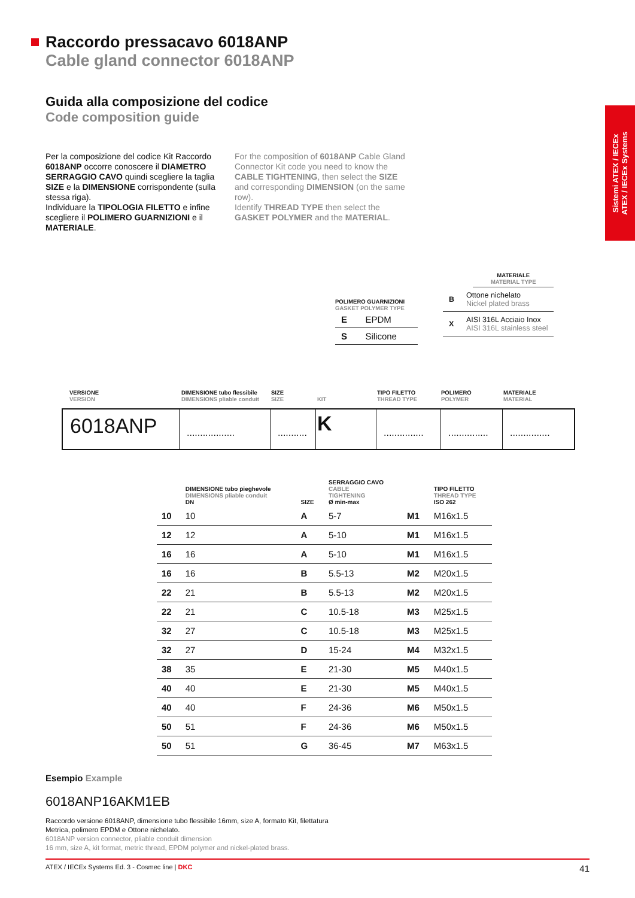Raccordo pressacavo 6018ANP
Cable gland connector 6018ANP
Guida alla composizione del codice
Code composition guide
Sistemi ATEX / IECEx
ATEX / IECEx Systems
Per la composizione del codice Kit Raccordo 6018ANP occorre conoscere il DIAMETRO SERRAGGIO CAVO quindi scegliere la taglia SIZE e la DIMENSIONE corrispondente (sulla stessa riga).
Individuare la TIPOLOGIA FILETTO e infine scegliere il POLIMERO GUARNIZIONI e il MATERIALE.
For the composition of 6018ANP Cable Gland Connector Kit code you need to know the CABLE TIGHTENING, then select the SIZE and corresponding DIMENSION (on the same row).
Identify THREAD TYPE then select the GASKET POLYMER and the MATERIAL.
MATERIALE
MATERIAL TYPE
| B | Ottone nichelato Nickel plated brass |
| X | AISI 316L Acciaio Inox AISI 316L stainless steel |
POLIMERO GUARNIZIONI
GASKET POLYMER TYPE
| E | EPDM |
| S | Silicone |
VERSIONE
VERSION
DIMENSIONE tubo flessibile
DIMENSIONS pliable conduit
SIZE
SIZE
KIT TIPO FILETTO
THREAD TYPE
POLIMERO
POLYMER
MATERIALE
MATERIAL
6018ANP
..................
...........
K
...............
...............
...............
| | DIMENSIONE tubo pieghevole DIMENSIONS pliable conduit DN | SIZE | SERRAGGIO CAVO CABLE TIGHTENING Ø min-max | | TIPO FILETTO THREAD TYPE ISO 262 |
| --- | --- | --- | --- | --- | --- |
| 10 | 10 | A | 5-7 | M1 | M16x1.5 |
| 12 | 12 | A | 5-10 | M1 | M16x1.5 |
| 16 | 16 | A | 5-10 | M1 | M16x1.5 |
| 16 | 16 | B | 5.5-13 | M2 | M20x1.5 |
| 22 | 21 | B | 5.5-13 | M2 | M20x1.5 |
| 22 | 21 | C | 10.5-18 | M3 | M25x1.5 |
| 32 | 27 | C | 10.5-18 | M3 | M25x1.5 |
| 32 | 27 | D | 15-24 | M4 | M32x1.5 |
| 38 | 35 | E | 21-30 | M5 | M40x1.5 |
| 40 | 40 | E | 21-30 | M5 | M40x1.5 |
| 40 | 40 | F | 24-36 | M6 | M50x1.5 |
| 50 | 51 | F | 24-36 | M6 | M50x1.5 |
| 50 | 51 | G | 36-45 | M7 | M63x1.5 |
Esempio Example
6018ANP16AKM1EB
Raccordo versione 6018ANP, dimensione tubo flessibile 16mm, size A, formato Kit, filettatura
Metrica, polimero EPDM e Ottone nichelato.
6018ANP version connector, pliable conduit dimension
16 mm, size A, kit format, metric thread, EPDM polymer and nickel-plated brass.
ATEX / IECEx Systems Ed. 3 - Cosmec line | DKC 41